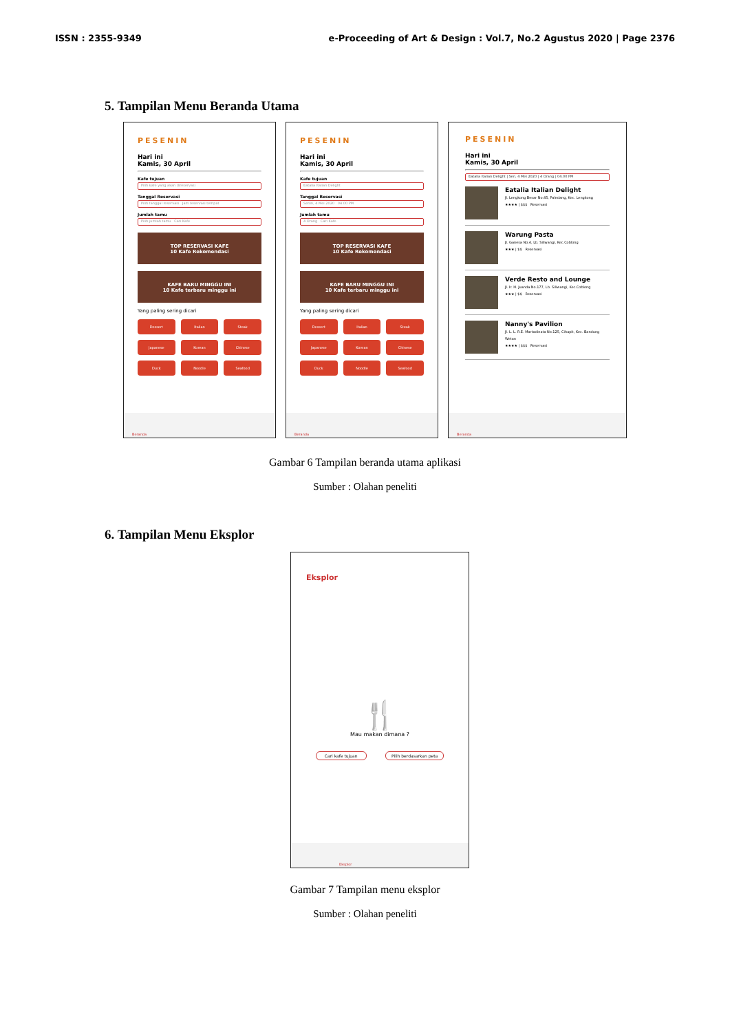ISSN : 2355-9349 e-Proceeding of Art & Design : Vol.7, No.2 Agustus 2020 | Page 2376
5. Tampilan Menu Beranda Utama
PESENIN
Hari ini
Kamis, 30 April
Kafe tujuan
Pilih kafe yang akan direservasi
Tanggal Reservasi
Pilih tanggal reservasi Jam reservasi tempat
Jumlah tamu
Pilih jumlah tamu Cari Kafe
TOP RESERVASI KAFE
10 Kafe Rekomendasi
KAFE BARU MINGGU INI
10 Kafe terbaru minggu ini
Yang paling sering dicari
Dessert
Italian
Steak
Japanese
Korean
Chinese
Duck
Noodle
Seafood
Beranda
PESENIN
Hari ini
Kamis, 30 April
Kafe tujuan
Eatalia Italian Delight
Tanggal Reservasi
Senin, 4 Mei 2020 04.00 PM
Jumlah tamu
4 Orang Cari Kafe
TOP RESERVASI KAFE
10 Kafe Rekomendasi
KAFE BARU MINGGU INI
10 Kafe terbaru minggu ini
Yang paling sering dicari
Dessert
Italian
Steak
Japanese
Korean
Chinese
Duck
Noodle
Seafood
Beranda
PESENIN
Hari ini
Kamis, 30 April
Eatalia Italian Delight | Sen, 4 Mei 2020 | 4 Orang | 04.00 PM
Eatalia Italian Delight
Jl. Lengkong Besar No.45, Paledang, Kec. Lengkong
★★★★ | $$$ Reservasi
Warung Pasta
Jl. Ganesa No.4, Lb. Siliwangi, Kec.Coblong
★★★ | $$ Reservasi
Verde Resto and Lounge
Jl. Ir. H. Juanda No.177, Lb. Siliwangi, Kec.Coblong
★★★ | $$ Reservasi
Nanny's Pavilion
Jl. L. L. R.E. Martadinata No.125, Cihapit, Kec. Bandung Wetan
★★★★ | $$$ Reservasi
Beranda
Gambar 6 Tampilan beranda utama aplikasi
Sumber : Olahan peneliti
6. Tampilan Menu Eksplor
Eksplor
🍴
Mau makan dimana ?
Cari kafe tujuan Pilih berdasarkan peta
Eksplor
Gambar 7 Tampilan menu eksplor
Sumber : Olahan peneliti